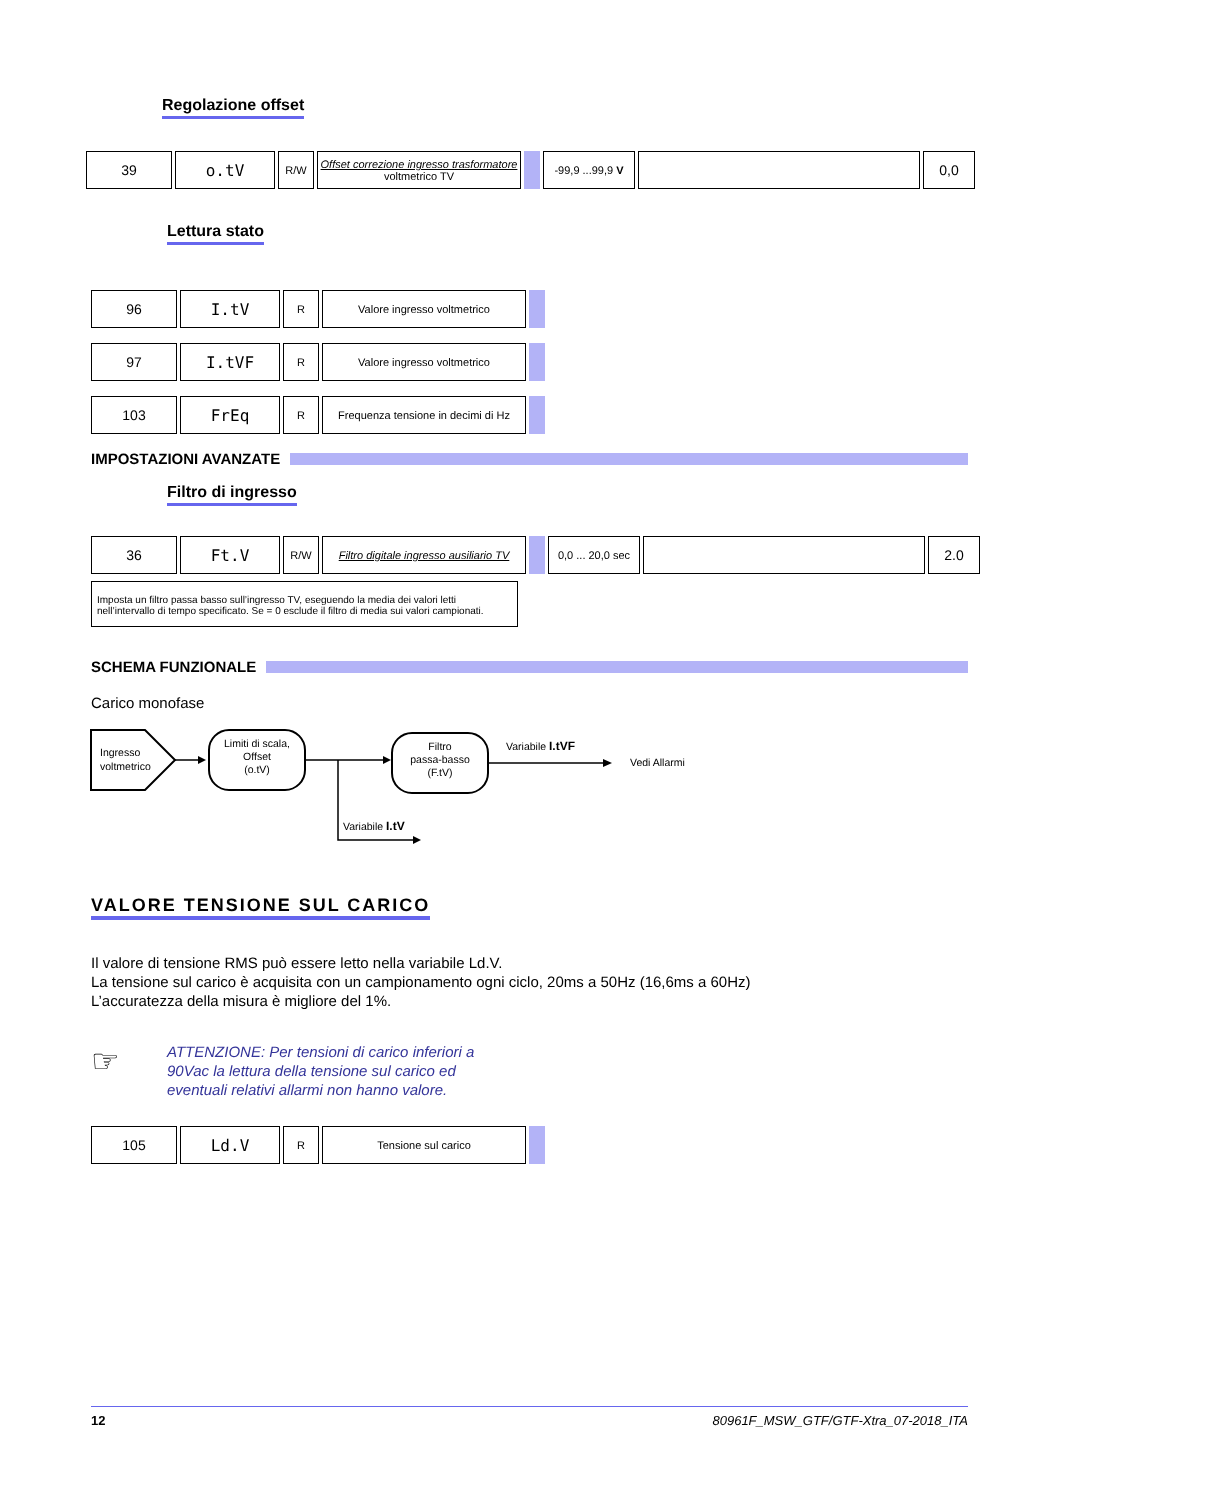Regolazione offset
| 39 | o.tV | R/W | Offset correzione ingresso trasformatore voltmetrico TV | | -99,9 ...99,9 V | | 0,0 |
Lettura stato
| 96 | I.tV | R | Valore ingresso voltmetrico | |
| 97 | I.tVF | R | Valore ingresso voltmetrico | |
| 103 | FrEq | R | Frequenza tensione in decimi di Hz | |
IMPOSTAZIONI AVANZATE
Filtro di ingresso
| 36 | Ft.V | R/W | Filtro digitale ingresso ausiliario TV | | 0,0 ... 20,0 sec | | 2.0 |
Imposta un filtro passa basso sull’ingresso TV, eseguendo la media dei valori letti nell’intervallo di tempo specificato. Se = 0 esclude il filtro di media sui valori campionati.
SCHEMA FUNZIONALE
Carico monofase
Ingresso
voltmetrico
Limiti di scala,
Offset
(o.tV)
Variabile I.tV
Filtro
passa-basso
(F.tV)
Variabile I.tVF
Vedi Allarmi
VALORE TENSIONE SUL CARICO
Il valore di tensione RMS può essere letto nella variabile Ld.V.
La tensione sul carico è acquisita con un campionamento ogni ciclo, 20ms a 50Hz (16,6ms a 60Hz)
L’accuratezza della misura è migliore del 1%.
☞
ATTENZIONE: Per tensioni di carico inferiori a 90Vac la lettura della tensione sul carico ed eventuali relativi allarmi non hanno valore.
| 105 | Ld.V | R | Tensione sul carico | |
12 80961F_MSW_GTF/GTF-Xtra_07-2018_ITA